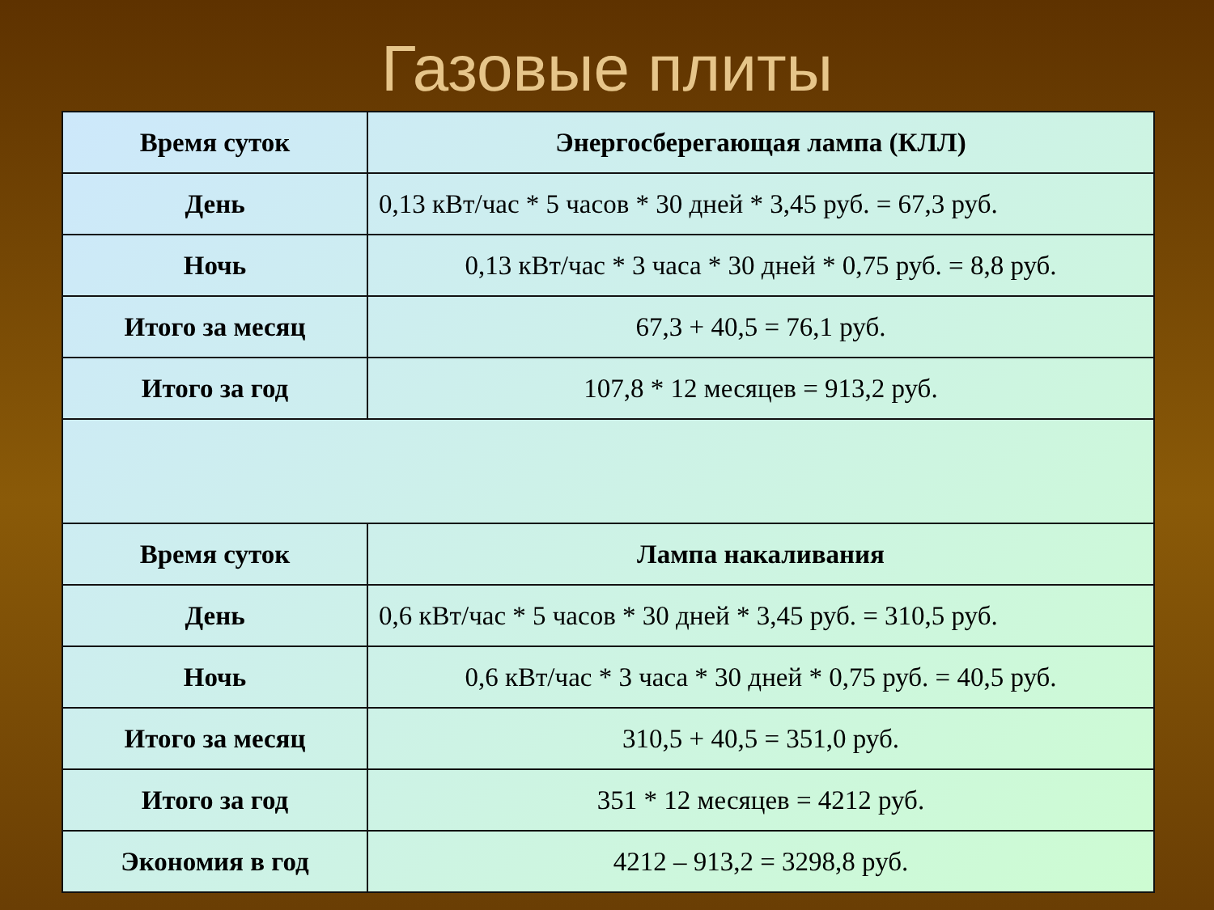Газовые плиты
| Время суток | Энергосберегающая лампа (КЛЛ) |
| День | 0,13 кВт/час * 5 часов * 30 дней * 3,45 руб. = 67,3 руб. |
| Ночь | 0,13 кВт/час * 3 часа * 30 дней * 0,75 руб. = 8,8 руб. |
| Итого за месяц | 67,3 + 40,5 = 76,1 руб. |
| Итого за год | 107,8 * 12 месяцев = 913,2 руб. |
| Время суток | Лампа накаливания |
| День | 0,6 кВт/час * 5 часов * 30 дней * 3,45 руб. = 310,5 руб. |
| Ночь | 0,6 кВт/час * 3 часа * 30 дней * 0,75 руб. = 40,5 руб. |
| Итого за месяц | 310,5 + 40,5 = 351,0 руб. |
| Итого за год | 351 * 12 месяцев = 4212 руб. |
| Экономия в год | 4212 – 913,2 = 3298,8 руб. |